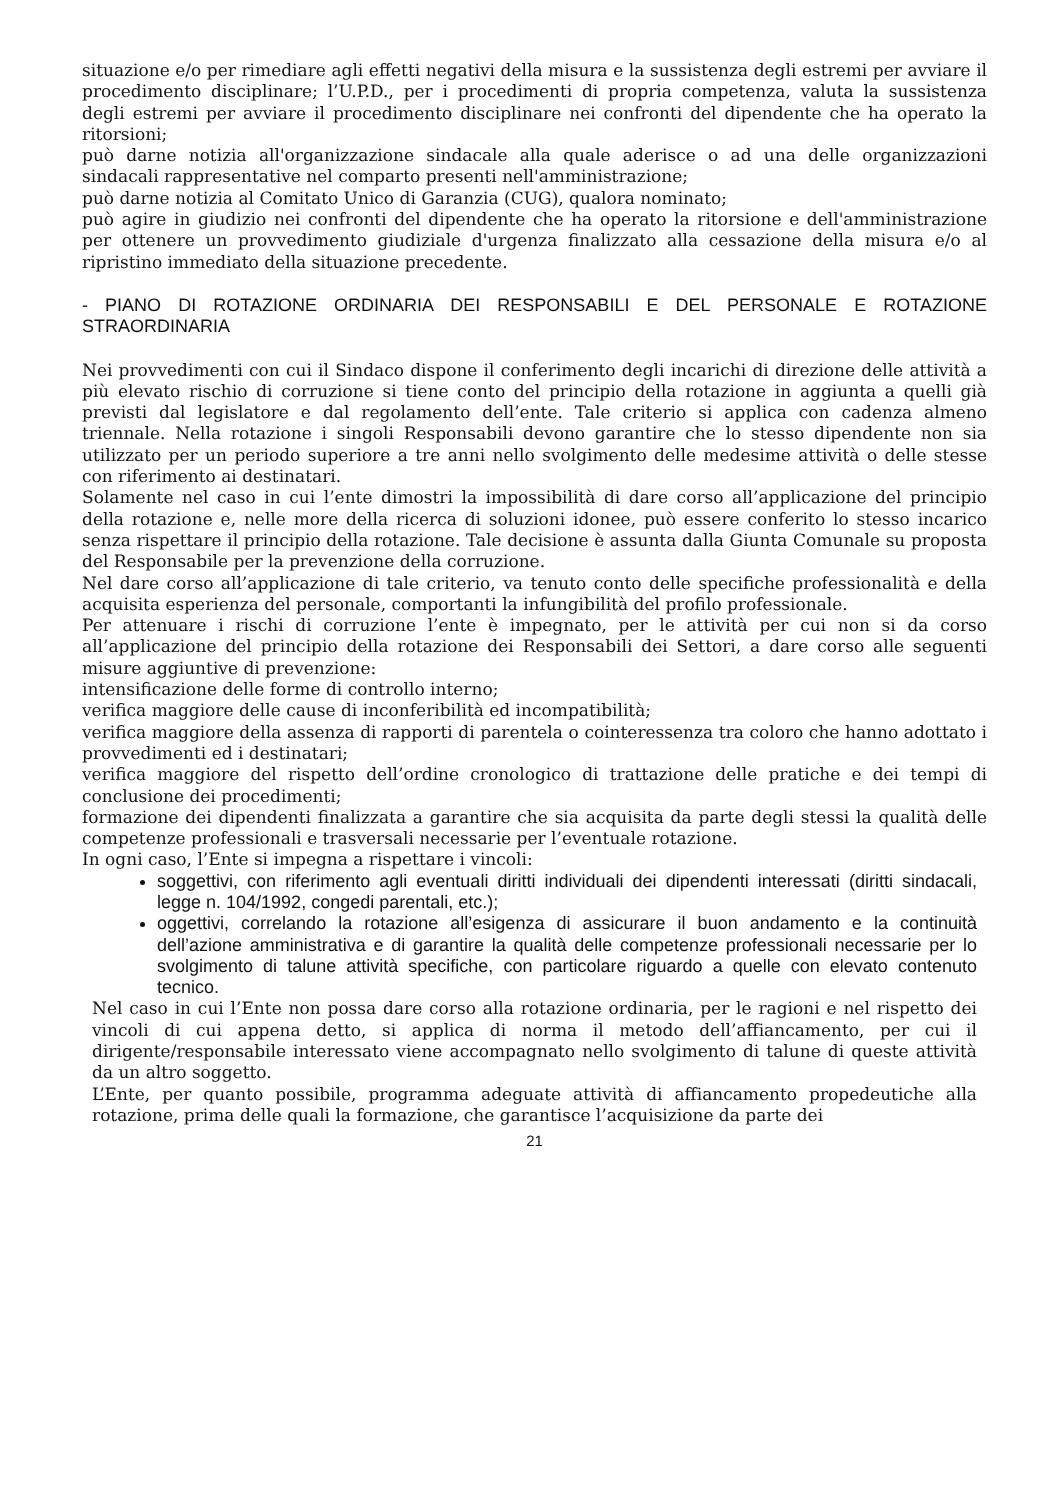situazione e/o per rimediare agli effetti negativi della misura e la sussistenza degli estremi per avviare il procedimento disciplinare; l’U.P.D., per i procedimenti di propria competenza, valuta la sussistenza degli estremi per avviare il procedimento disciplinare nei confronti del dipendente che ha operato la ritorsioni;
può darne notizia all'organizzazione sindacale alla quale aderisce o ad una delle organizzazioni sindacali rappresentative nel comparto presenti nell'amministrazione;
può darne notizia al Comitato Unico di Garanzia (CUG), qualora nominato;
può agire in giudizio nei confronti del dipendente che ha operato la ritorsione e dell'amministrazione per ottenere un provvedimento giudiziale d'urgenza finalizzato alla cessazione della misura e/o al ripristino immediato della situazione precedente.
- PIANO DI ROTAZIONE ORDINARIA DEI RESPONSABILI E DEL PERSONALE E ROTAZIONE STRAORDINARIA
Nei provvedimenti con cui il Sindaco dispone il conferimento degli incarichi di direzione delle attività a più elevato rischio di corruzione si tiene conto del principio della rotazione in aggiunta a quelli già previsti dal legislatore e dal regolamento dell’ente. Tale criterio si applica con cadenza almeno triennale. Nella rotazione i singoli Responsabili devono garantire che lo stesso dipendente non sia utilizzato per un periodo superiore a tre anni nello svolgimento delle medesime attività o delle stesse con riferimento ai destinatari.
Solamente nel caso in cui l’ente dimostri la impossibilità di dare corso all’applicazione del principio della rotazione e, nelle more della ricerca di soluzioni idonee, può essere conferito lo stesso incarico senza rispettare il principio della rotazione. Tale decisione è assunta dalla Giunta Comunale su proposta del Responsabile per la prevenzione della corruzione.
Nel dare corso all’applicazione di tale criterio, va tenuto conto delle specifiche professionalità e della acquisita esperienza del personale, comportanti la infungibilità del profilo professionale.
Per attenuare i rischi di corruzione l’ente è impegnato, per le attività per cui non si da corso all’applicazione del principio della rotazione dei Responsabili dei Settori, a dare corso alle seguenti misure aggiuntive di prevenzione:
intensificazione delle forme di controllo interno;
verifica maggiore delle cause di inconferibilità ed incompatibilità;
verifica maggiore della assenza di rapporti di parentela o cointeressenza tra coloro che hanno adottato i provvedimenti ed i destinatari;
verifica maggiore del rispetto dell’ordine cronologico di trattazione delle pratiche e dei tempi di conclusione dei procedimenti;
formazione dei dipendenti finalizzata a garantire che sia acquisita da parte degli stessi la qualità delle competenze professionali e trasversali necessarie per l’eventuale rotazione.
In ogni caso, l’Ente si impegna a rispettare i vincoli:
soggettivi, con riferimento agli eventuali diritti individuali dei dipendenti interessati (diritti sindacali, legge n. 104/1992, congedi parentali, etc.);
oggettivi, correlando la rotazione all’esigenza di assicurare il buon andamento e la continuità dell’azione amministrativa e di garantire la qualità delle competenze professionali necessarie per lo svolgimento di talune attività specifiche, con particolare riguardo a quelle con elevato contenuto tecnico.
Nel caso in cui l’Ente non possa dare corso alla rotazione ordinaria, per le ragioni e nel rispetto dei vincoli di cui appena detto, si applica di norma il metodo dell’affiancamento, per cui il dirigente/responsabile interessato viene accompagnato nello svolgimento di talune di queste attività da un altro soggetto.
L’Ente, per quanto possibile, programma adeguate attività di affiancamento propedeutiche alla rotazione, prima delle quali la formazione, che garantisce l’acquisizione da parte dei
21